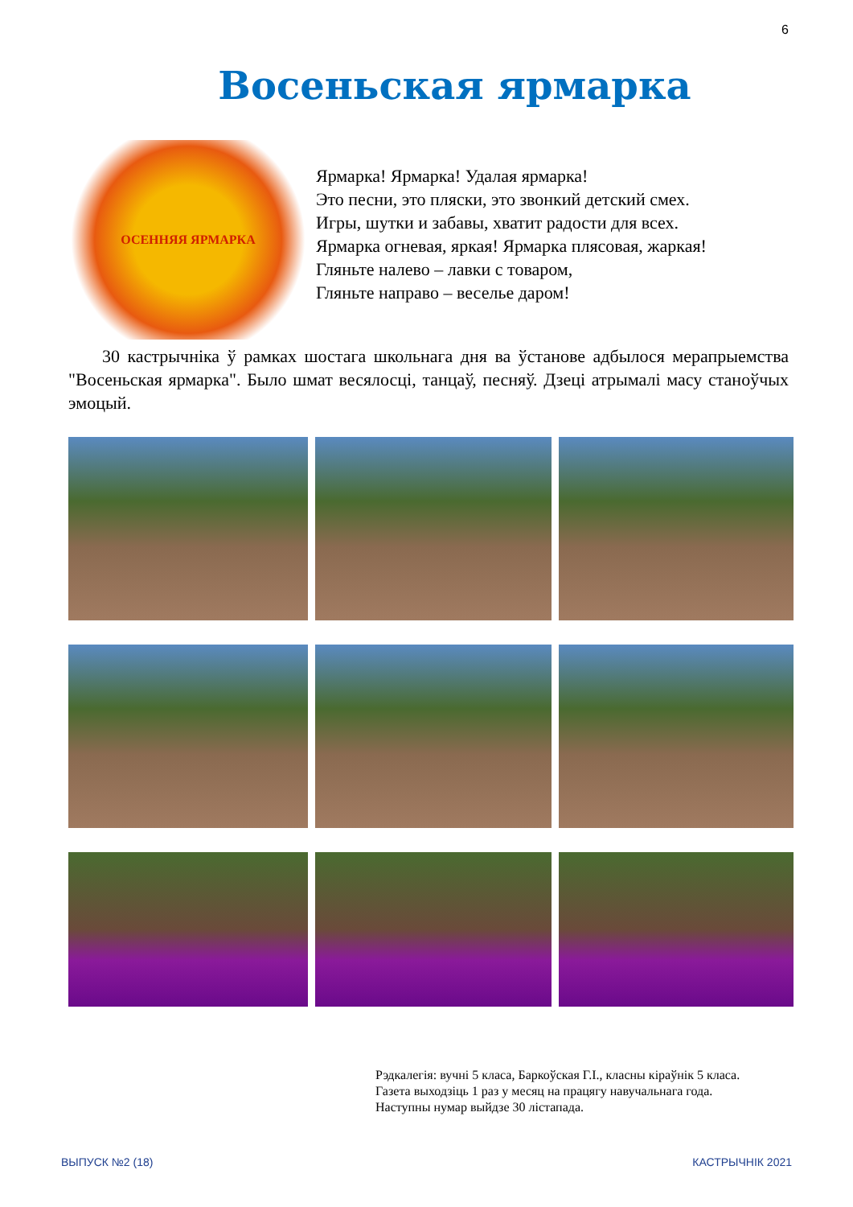6
Восеньская ярмарка
ОСЕННЯЯ ЯРМАРКА
Ярмарка! Ярмарка! Удалая ярмарка!
Это песни, это пляски, это звонкий детский смех.
Игры, шутки и забавы, хватит радости для всех.
Ярмарка огневая, яркая! Ярмарка плясовая, жаркая!
Гляньте налево – лавки с товаром,
Гляньте направо – веселье даром!
30 кастрычніка ў рамках шостага школьнага дня ва ўстанове адбылося мерапрыемства "Восеньская ярмарка". Было шмат весялосці, танцаў, песняў. Дзеці атрымалі масу станоўчых эмоцый.
Рэдкалегія: вучні 5 класа, Баркоўская Г.І., класны кіраўнік 5 класа.
Газета выходзіць 1 раз у месяц на працягу навучальнага года.
Наступны нумар выйдзе 30 лістапада.
ВЫПУСК №2 (18) КАСТРЫЧНІК 2021